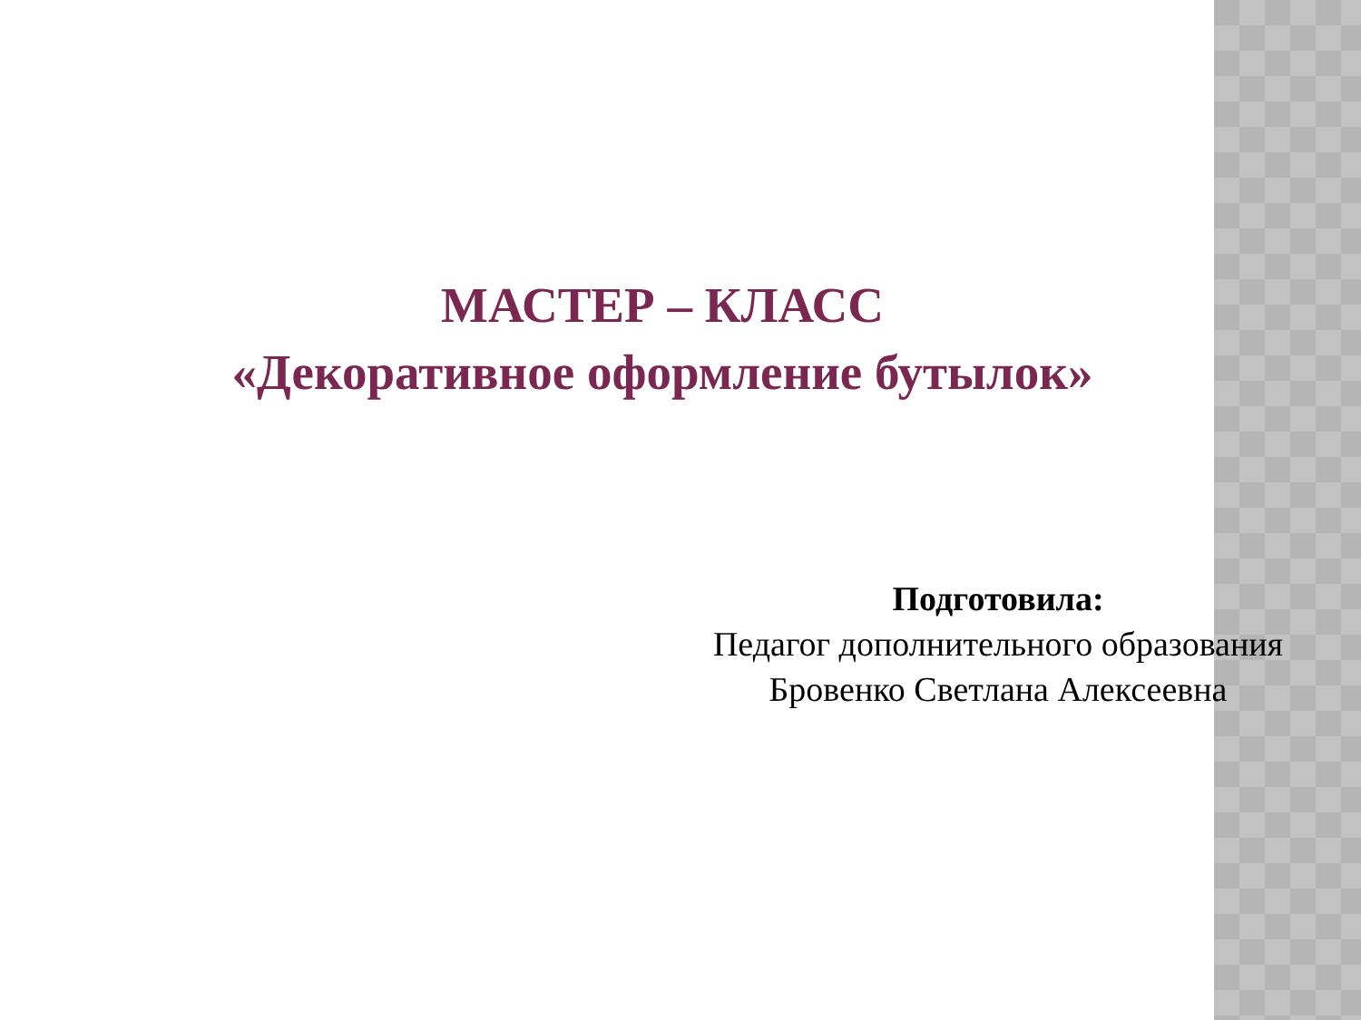МАСТЕР – КЛАСС
«Декоративное оформление бутылок»
Подготовила:
Педагог дополнительного образования
Бровенко Светлана Алексеевна